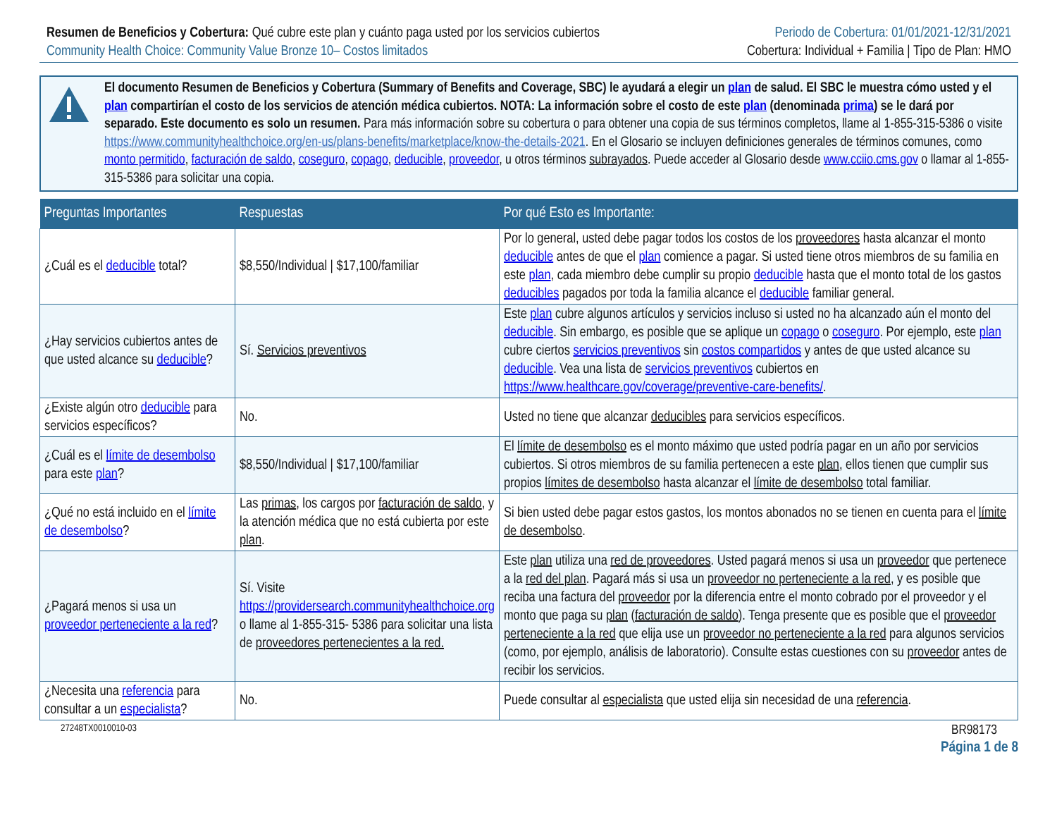Resumen de Beneficios y Cobertura: Qué cubre este plan y cuánto paga usted por los servicios cubiertos
Community Health Choice: Community Value Bronze 10– Costos limitados
Periodo de Cobertura: 01/01/2021-12/31/2021
Cobertura: Individual + Familia | Tipo de Plan: HMO
El documento Resumen de Beneficios y Cobertura (Summary of Benefits and Coverage, SBC) le ayudará a elegir un plan de salud. El SBC le muestra cómo usted y el plan compartirían el costo de los servicios de atención médica cubiertos. NOTA: La información sobre el costo de este plan (denominada prima) se le dará por separado. Este documento es solo un resumen. Para más información sobre su cobertura o para obtener una copia de sus términos completos, llame al 1-855-315-5386 o visite https://www.communityhealthchoice.org/en-us/plans-benefits/marketplace/know-the-details-2021. En el Glosario se incluyen definiciones generales de términos comunes, como monto permitido, facturación de saldo, coseguro, copago, deducible, proveedor, u otros términos subrayados. Puede acceder al Glosario desde www.cciio.cms.gov o llamar al 1-855-315-5386 para solicitar una copia.
| Preguntas Importantes | Respuestas | Por qué Esto es Importante: |
| --- | --- | --- |
| ¿Cuál es el deducible total? | $8,550/Individual / $17,100/familiar | Por lo general, usted debe pagar todos los costos de los proveedores hasta alcanzar el monto deducible antes de que el plan comience a pagar. Si usted tiene otros miembros de su familia en este plan , cada miembro debe cumplir su propio deducible hasta que el monto total de los gastos deducibles pagados por toda la familia alcance el deducible familiar general. |
| ¿Hay servicios cubiertos antes de que usted alcance su deducible ? | Sí. Servicios preventivos | Este plan cubre algunos artículos y servicios incluso si usted no ha alcanzado aún el monto del deducible . Sin embargo, es posible que se aplique un copago o coseguro . Por ejemplo, este plan cubre ciertos servicios preventivos sin costos compartidos y antes de que usted alcance su deducible . Vea una lista de servicios preventivos cubiertos en https://www.healthcare.gov/coverage/preventive-care-benefits/ . |
| ¿Existe algún otro deducible para servicios específicos? | No. | Usted no tiene que alcanzar deducibles para servicios específicos. |
| ¿Cuál es el límite de desembolso para este plan ? | $8,550/Individual / $17,100/familiar | El límite de desembolso es el monto máximo que usted podría pagar en un año por servicios cubiertos. Si otros miembros de su familia pertenecen a este plan , ellos tienen que cumplir sus propios límites de desembolso hasta alcanzar el límite de desembolso total familiar. |
| ¿Qué no está incluido en el límite de desembolso ? | Las primas , los cargos por facturación de saldo , y la atención médica que no está cubierta por este plan . | Si bien usted debe pagar estos gastos, los montos abonados no se tienen en cuenta para el límite de desembolso . |
| ¿Pagará menos si usa un proveedor perteneciente a la red ? | Sí. Visite https://providersearch.communityhealthchoice.org o llame al 1-855-315- 5386 para solicitar una lista de proveedores pertenecientes a la red. | Este plan utiliza una red de proveedores . Usted pagará menos si usa un proveedor que pertenece a la red del plan . Pagará más si usa un proveedor no perteneciente a la red , y es posible que reciba una factura del proveedor por la diferencia entre el monto cobrado por el proveedor y el monto que paga su plan ( facturación de saldo ). Tenga presente que es posible que el proveedor perteneciente a la red que elija use un proveedor no perteneciente a la red para algunos servicios (como, por ejemplo, análisis de laboratorio). Consulte estas cuestiones con su proveedor antes de recibir los servicios. |
| ¿Necesita una referencia para consultar a un especialista ? | No. | Puede consultar al especialista que usted elija sin necesidad de una referencia . |
27248TX0010010-03 BR98173
Página 1 de 8